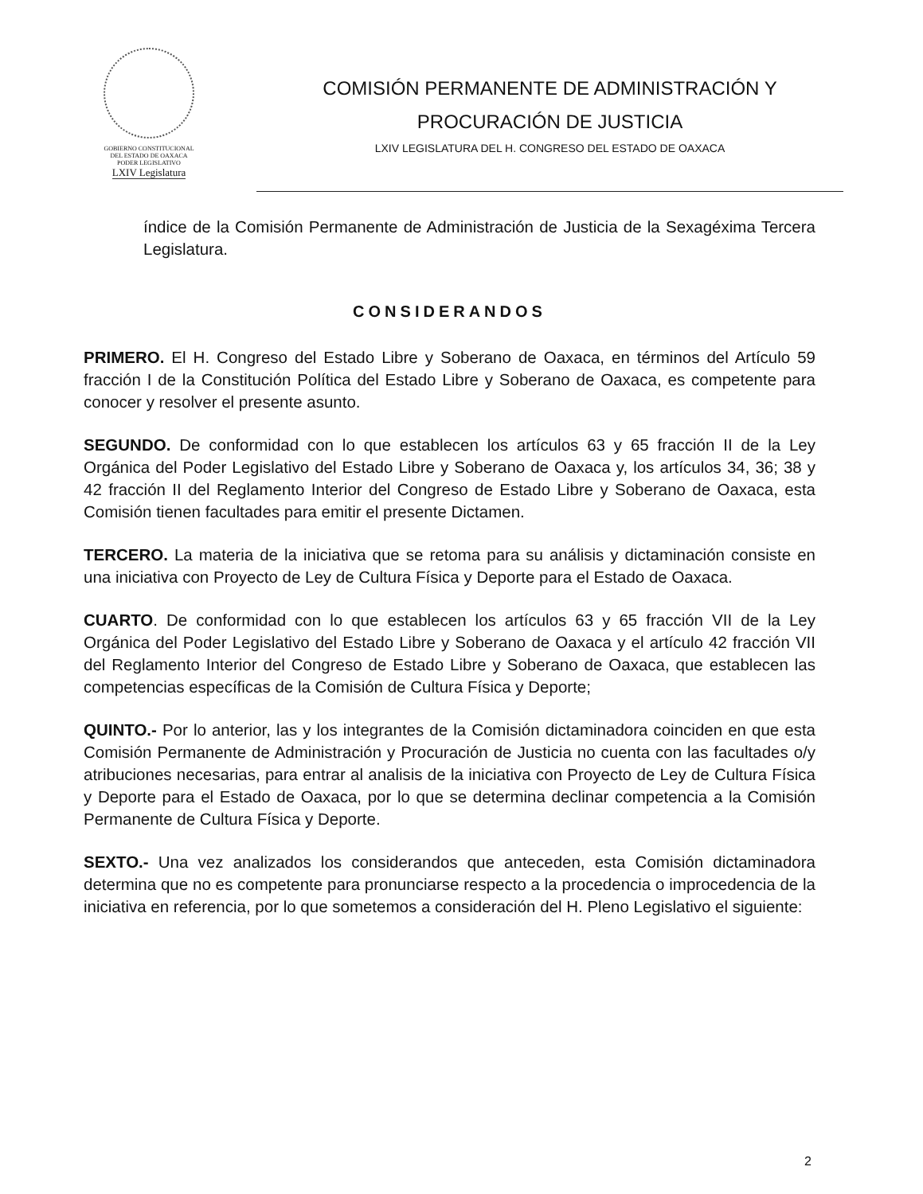GOBIERNO CONSTITUCIONAL DEL ESTADO DE OAXACA
PODER LEGISLATIVO
LXIV Legislatura
COMISIÓN PERMANENTE DE ADMINISTRACIÓN Y
PROCURACIÓN DE JUSTICIA
LXIV LEGISLATURA DEL H. CONGRESO DEL ESTADO DE OAXACA
índice de la Comisión Permanente de Administración de Justicia de la Sexagéxima Tercera Legislatura.
CONSIDERANDOS
PRIMERO. El H. Congreso del Estado Libre y Soberano de Oaxaca, en términos del Artículo 59 fracción I de la Constitución Política del Estado Libre y Soberano de Oaxaca, es competente para conocer y resolver el presente asunto.
SEGUNDO. De conformidad con lo que establecen los artículos 63 y 65 fracción II de la Ley Orgánica del Poder Legislativo del Estado Libre y Soberano de Oaxaca y, los artículos 34, 36; 38 y 42 fracción II del Reglamento Interior del Congreso de Estado Libre y Soberano de Oaxaca, esta Comisión tienen facultades para emitir el presente Dictamen.
TERCERO. La materia de la iniciativa que se retoma para su análisis y dictaminación consiste en una iniciativa con Proyecto de Ley de Cultura Física y Deporte para el Estado de Oaxaca.
CUARTO. De conformidad con lo que establecen los artículos 63 y 65 fracción VII de la Ley Orgánica del Poder Legislativo del Estado Libre y Soberano de Oaxaca y el artículo 42 fracción VII del Reglamento Interior del Congreso de Estado Libre y Soberano de Oaxaca, que establecen las competencias específicas de la Comisión de Cultura Física y Deporte;
QUINTO.- Por lo anterior, las y los integrantes de la Comisión dictaminadora coinciden en que esta Comisión Permanente de Administración y Procuración de Justicia no cuenta con las facultades o/y atribuciones necesarias, para entrar al analisis de la iniciativa con Proyecto de Ley de Cultura Física y Deporte para el Estado de Oaxaca, por lo que se determina declinar competencia a la Comisión Permanente de Cultura Física y Deporte.
SEXTO.- Una vez analizados los considerandos que anteceden, esta Comisión dictaminadora determina que no es competente para pronunciarse respecto a la procedencia o improcedencia de la iniciativa en referencia, por lo que sometemos a consideración del H. Pleno Legislativo el siguiente:
2